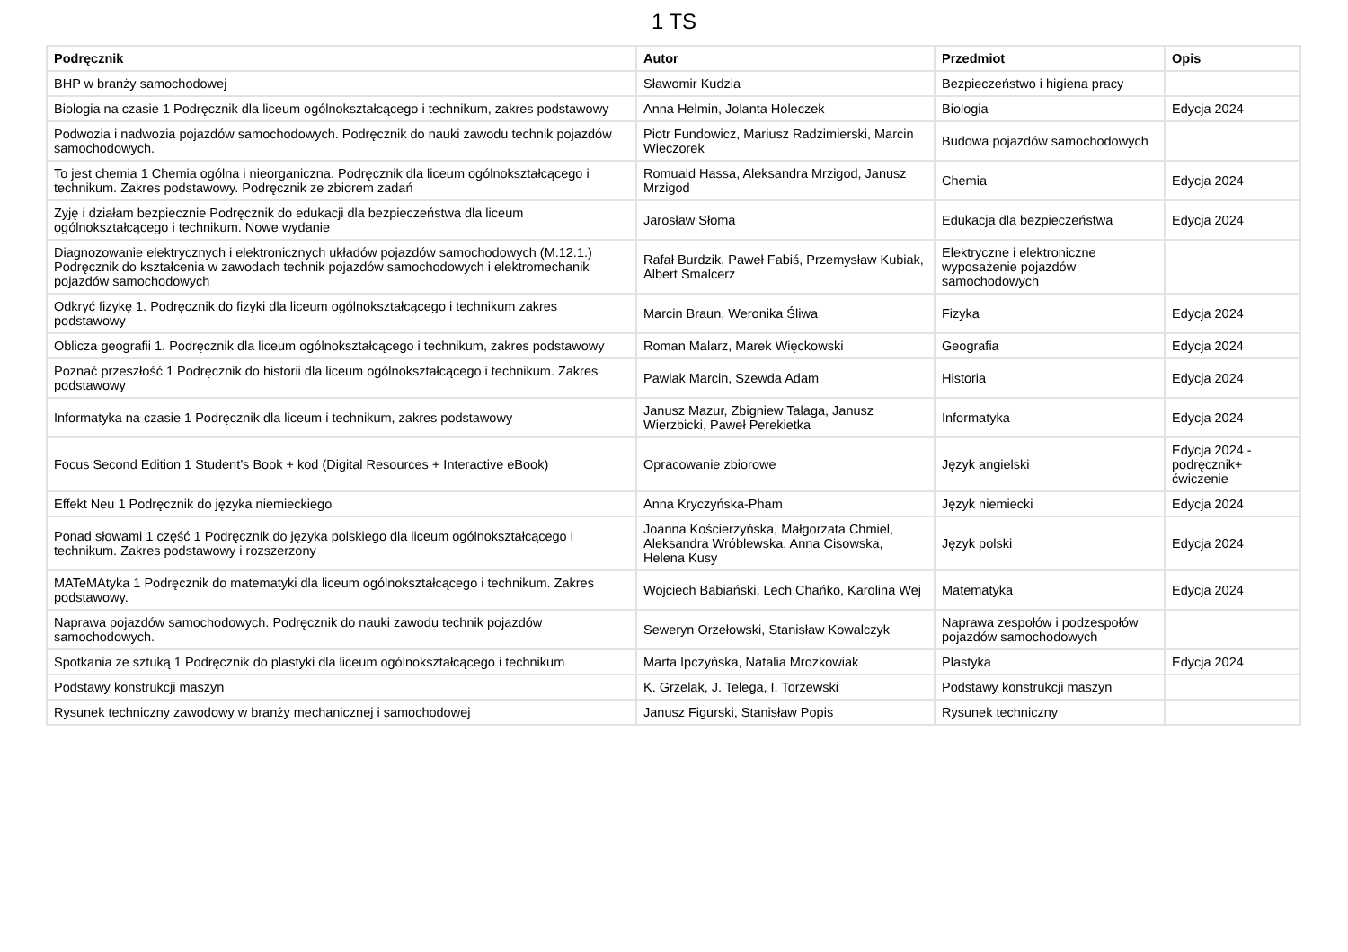1 TS
| Podręcznik | Autor | Przedmiot | Opis |
| --- | --- | --- | --- |
| BHP w branży samochodowej | Sławomir Kudzia | Bezpieczeństwo i higiena pracy | |
| Biologia na czasie 1 Podręcznik dla liceum ogólnokształcącego i technikum, zakres podstawowy | Anna Helmin, Jolanta Holeczek | Biologia | Edycja 2024 |
| Podwozia i nadwozia pojazdów samochodowych. Podręcznik do nauki zawodu technik pojazdów samochodowych. | Piotr Fundowicz, Mariusz Radzimierski, Marcin Wieczorek | Budowa pojazdów samochodowych | |
| To jest chemia 1 Chemia ogólna i nieorganiczna. Podręcznik dla liceum ogólnokształcącego i technikum. Zakres podstawowy. Podręcznik ze zbiorem zadań | Romuald Hassa, Aleksandra Mrzigod, Janusz Mrzigod | Chemia | Edycja 2024 |
| Żyję i działam bezpiecznie Podręcznik do edukacji dla bezpieczeństwa dla liceum ogólnokształcącego i technikum. Nowe wydanie | Jarosław Słoma | Edukacja dla bezpieczeństwa | Edycja 2024 |
| Diagnozowanie elektrycznych i elektronicznych układów pojazdów samochodowych (M.12.1.) Podręcznik do kształcenia w zawodach technik pojazdów samochodowych i elektromechanik pojazdów samochodowych | Rafał Burdzik, Paweł Fabiś, Przemysław Kubiak, Albert Smalcerz | Elektryczne i elektroniczne wyposażenie pojazdów samochodowych | |
| Odkryć fizykę 1. Podręcznik do fizyki dla liceum ogólnokształcącego i technikum zakres podstawowy | Marcin Braun, Weronika Śliwa | Fizyka | Edycja 2024 |
| Oblicza geografii 1. Podręcznik dla liceum ogólnokształcącego i technikum, zakres podstawowy | Roman Malarz, Marek Więckowski | Geografia | Edycja 2024 |
| Poznać przeszłość 1 Podręcznik do historii dla liceum ogólnokształcącego i technikum. Zakres podstawowy | Pawlak Marcin, Szewda Adam | Historia | Edycja 2024 |
| Informatyka na czasie 1 Podręcznik dla liceum i technikum, zakres podstawowy | Janusz Mazur, Zbigniew Talaga, Janusz Wierzbicki, Paweł Perekietka | Informatyka | Edycja 2024 |
| Focus Second Edition 1 Student’s Book + kod (Digital Resources + Interactive eBook) | Opracowanie zbiorowe | Język angielski | Edycja 2024 - podręcznik+ ćwiczenie |
| Effekt Neu 1 Podręcznik do języka niemieckiego | Anna Kryczyńska-Pham | Język niemiecki | Edycja 2024 |
| Ponad słowami 1 część 1 Podręcznik do języka polskiego dla liceum ogólnokształcącego i technikum. Zakres podstawowy i rozszerzony | Joanna Kościerzyńska, Małgorzata Chmiel, Aleksandra Wróblewska, Anna Cisowska, Helena Kusy | Język polski | Edycja 2024 |
| MATeMAtyka 1 Podręcznik do matematyki dla liceum ogólnokształcącego i technikum. Zakres podstawowy. | Wojciech Babiański, Lech Chańko, Karolina Wej | Matematyka | Edycja 2024 |
| Naprawa pojazdów samochodowych. Podręcznik do nauki zawodu technik pojazdów samochodowych. | Seweryn Orzełowski, Stanisław Kowalczyk | Naprawa zespołów i podzespołów pojazdów samochodowych | |
| Spotkania ze sztuką 1 Podręcznik do plastyki dla liceum ogólnokształcącego i technikum | Marta Ipczyńska, Natalia Mrozkowiak | Plastyka | Edycja 2024 |
| Podstawy konstrukcji maszyn | K. Grzelak, J. Telega, I. Torzewski | Podstawy konstrukcji maszyn | |
| Rysunek techniczny zawodowy w branży mechanicznej i samochodowej | Janusz Figurski, Stanisław Popis | Rysunek techniczny | |